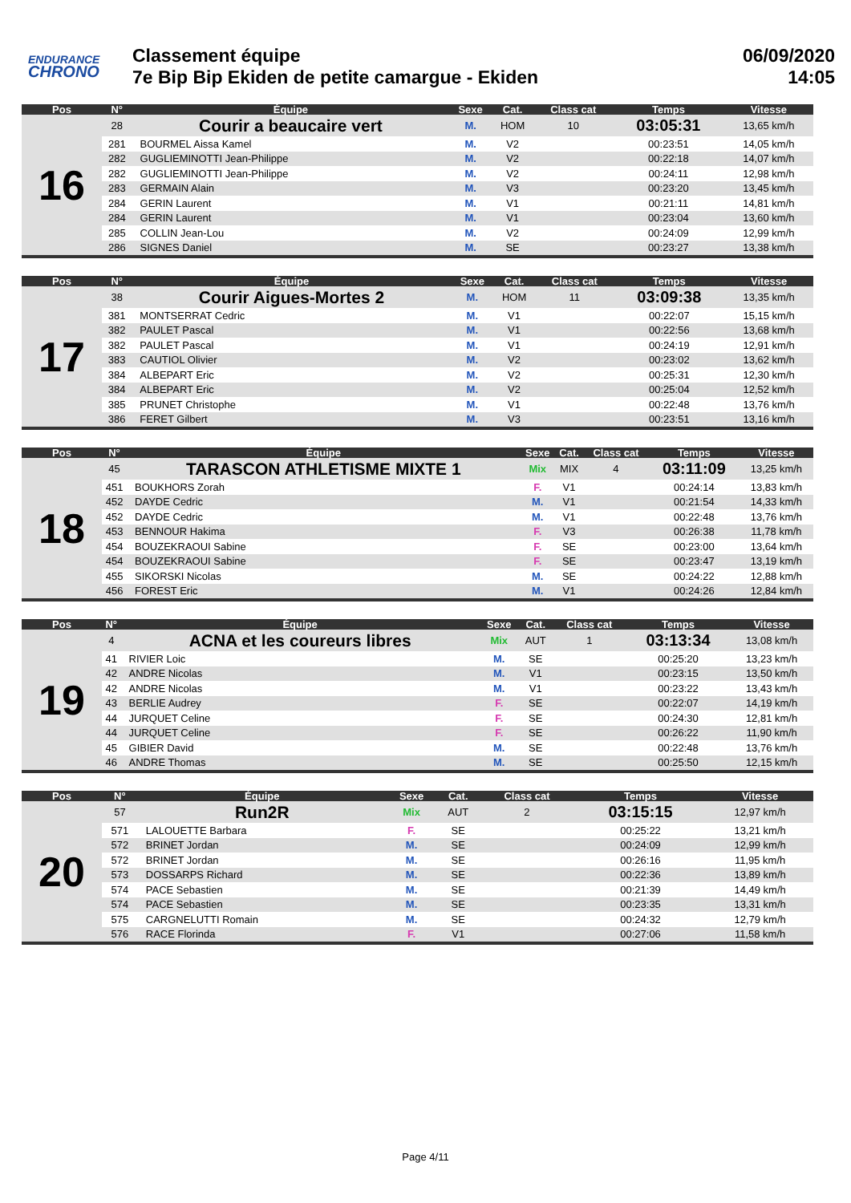ENDURANCE
CHRONO
Classement équipe
7e Bip Bip Ekiden de petite camargue - Ekiden
06/09/2020
14:05
| Pos | N° | Équipe | Sexe | Cat. | Class cat | Temps | Vitesse |
| --- | --- | --- | --- | --- | --- | --- | --- |
| 16 | 28 | Courir a beaucaire vert | M. | HOM | 10 | 03:05:31 | 13,65 km/h |
| | 281 | BOURMEL Aissa Kamel | M. | V2 | | 00:23:51 | 14,05 km/h |
| | 282 | GUGLIEMINOTTI Jean-Philippe | M. | V2 | | 00:22:18 | 14,07 km/h |
| | 282 | GUGLIEMINOTTI Jean-Philippe | M. | V2 | | 00:24:11 | 12,98 km/h |
| | 283 | GERMAIN Alain | M. | V3 | | 00:23:20 | 13,45 km/h |
| | 284 | GERIN Laurent | M. | V1 | | 00:21:11 | 14,81 km/h |
| | 284 | GERIN Laurent | M. | V1 | | 00:23:04 | 13,60 km/h |
| | 285 | COLLIN Jean-Lou | M. | V2 | | 00:24:09 | 12,99 km/h |
| | 286 | SIGNES Daniel | M. | SE | | 00:23:27 | 13,38 km/h |
| Pos | N° | Équipe | Sexe | Cat. | Class cat | Temps | Vitesse |
| --- | --- | --- | --- | --- | --- | --- | --- |
| 17 | 38 | Courir Aigues-Mortes 2 | M. | HOM | 11 | 03:09:38 | 13,35 km/h |
| | 381 | MONTSERRAT Cedric | M. | V1 | | 00:22:07 | 15,15 km/h |
| | 382 | PAULET Pascal | M. | V1 | | 00:22:56 | 13,68 km/h |
| | 382 | PAULET Pascal | M. | V1 | | 00:24:19 | 12,91 km/h |
| | 383 | CAUTIOL Olivier | M. | V2 | | 00:23:02 | 13,62 km/h |
| | 384 | ALBEPART Eric | M. | V2 | | 00:25:31 | 12,30 km/h |
| | 384 | ALBEPART Eric | M. | V2 | | 00:25:04 | 12,52 km/h |
| | 385 | PRUNET Christophe | M. | V1 | | 00:22:48 | 13,76 km/h |
| | 386 | FERET Gilbert | M. | V3 | | 00:23:51 | 13,16 km/h |
| Pos | N° | Équipe | Sexe | Cat. | Class cat | Temps | Vitesse |
| --- | --- | --- | --- | --- | --- | --- | --- |
| 18 | 45 | TARASCON ATHLETISME MIXTE 1 | Mix | MIX | 4 | 03:11:09 | 13,25 km/h |
| | 451 | BOUKHORS Zorah | F. | V1 | | 00:24:14 | 13,83 km/h |
| | 452 | DAYDE Cedric | M. | V1 | | 00:21:54 | 14,33 km/h |
| | 452 | DAYDE Cedric | M. | V1 | | 00:22:48 | 13,76 km/h |
| | 453 | BENNOUR Hakima | F. | V3 | | 00:26:38 | 11,78 km/h |
| | 454 | BOUZEKRAOUI Sabine | F. | SE | | 00:23:00 | 13,64 km/h |
| | 454 | BOUZEKRAOUI Sabine | F. | SE | | 00:23:47 | 13,19 km/h |
| | 455 | SIKORSKI Nicolas | M. | SE | | 00:24:22 | 12,88 km/h |
| | 456 | FOREST Eric | M. | V1 | | 00:24:26 | 12,84 km/h |
| Pos | N° | Équipe | Sexe | Cat. | Class cat | Temps | Vitesse |
| --- | --- | --- | --- | --- | --- | --- | --- |
| 19 | 4 | ACNA et les coureurs libres | Mix | AUT | 1 | 03:13:34 | 13,08 km/h |
| | 41 | RIVIER Loic | M. | SE | | 00:25:20 | 13,23 km/h |
| | 42 | ANDRE Nicolas | M. | V1 | | 00:23:15 | 13,50 km/h |
| | 42 | ANDRE Nicolas | M. | V1 | | 00:23:22 | 13,43 km/h |
| | 43 | BERLIE Audrey | F. | SE | | 00:22:07 | 14,19 km/h |
| | 44 | JURQUET Celine | F. | SE | | 00:24:30 | 12,81 km/h |
| | 44 | JURQUET Celine | F. | SE | | 00:26:22 | 11,90 km/h |
| | 45 | GIBIER David | M. | SE | | 00:22:48 | 13,76 km/h |
| | 46 | ANDRE Thomas | M. | SE | | 00:25:50 | 12,15 km/h |
| Pos | N° | Équipe | Sexe | Cat. | Class cat | Temps | Vitesse |
| --- | --- | --- | --- | --- | --- | --- | --- |
| 20 | 57 | Run2R | Mix | AUT | 2 | 03:15:15 | 12,97 km/h |
| | 571 | LALOUETTE Barbara | F. | SE | | 00:25:22 | 13,21 km/h |
| | 572 | BRINET Jordan | M. | SE | | 00:24:09 | 12,99 km/h |
| | 572 | BRINET Jordan | M. | SE | | 00:26:16 | 11,95 km/h |
| | 573 | DOSSARPS Richard | M. | SE | | 00:22:36 | 13,89 km/h |
| | 574 | PACE Sebastien | M. | SE | | 00:21:39 | 14,49 km/h |
| | 574 | PACE Sebastien | M. | SE | | 00:23:35 | 13,31 km/h |
| | 575 | CARGNELUTTI Romain | M. | SE | | 00:24:32 | 12,79 km/h |
| | 576 | RACE Florinda | F. | V1 | | 00:27:06 | 11,58 km/h |
Page 4/11